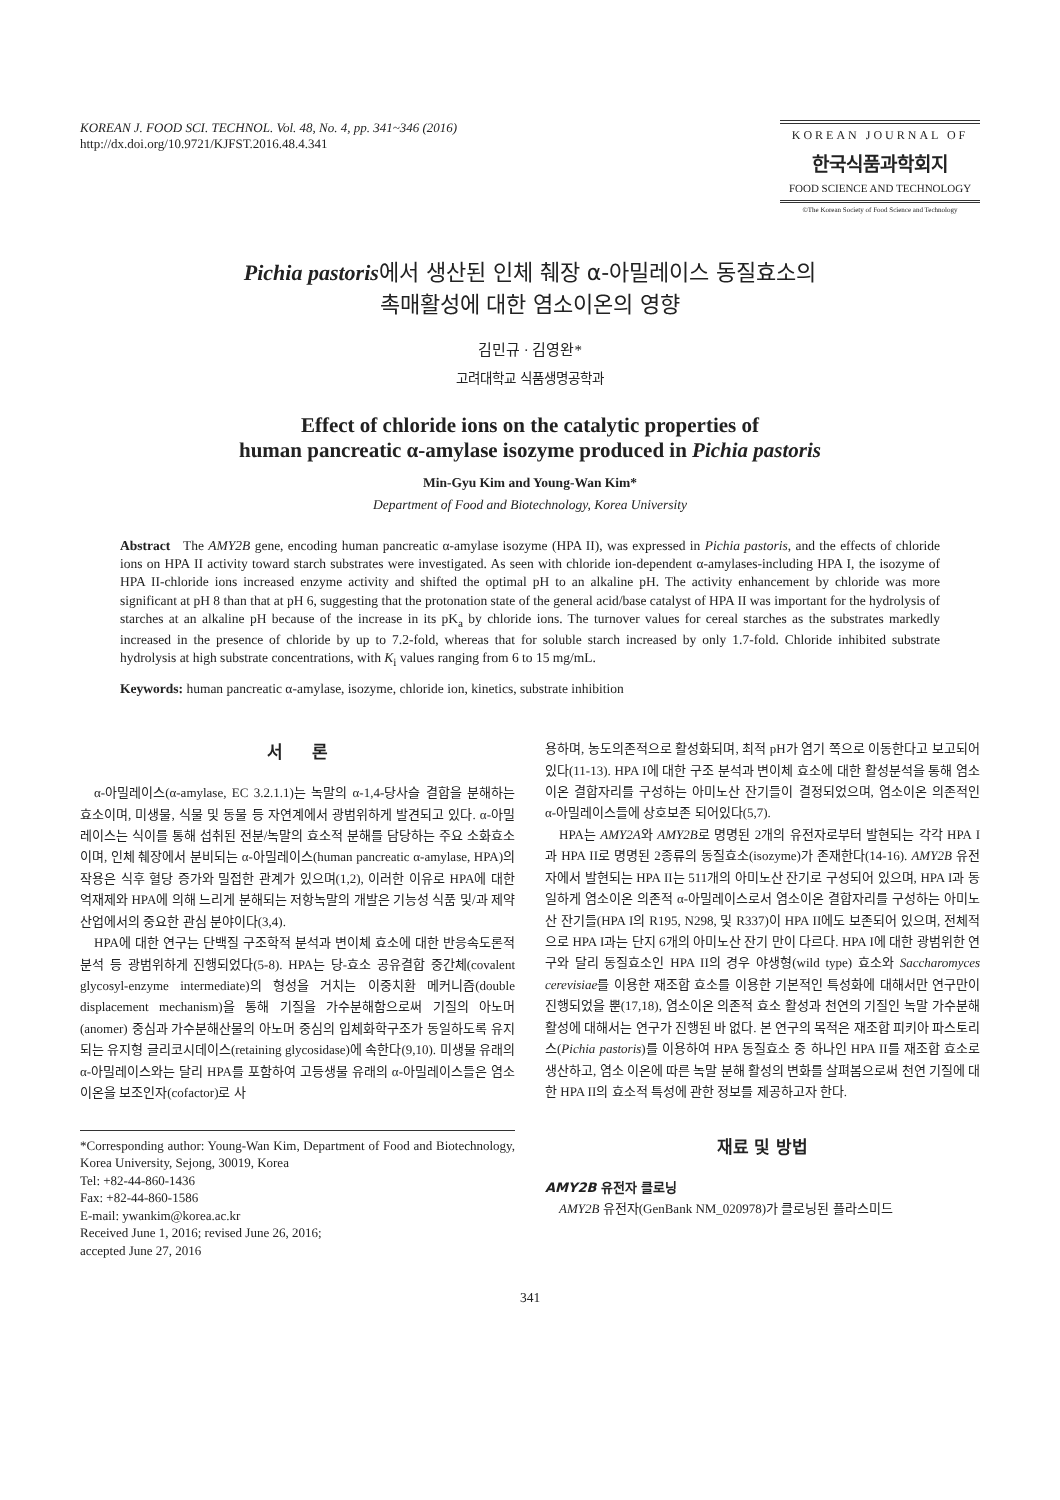KOREAN J. FOOD SCI. TECHNOL. Vol. 48, No. 4, pp. 341~346 (2016)
http://dx.doi.org/10.9721/KJFST.2016.48.4.341
KOREAN JOURNAL OF
한국식품과학회지
FOOD SCIENCE AND TECHNOLOGY
©The Korean Society of Food Science and Technology
Pichia pastoris에서 생산된 인체 췌장 α-아밀레이스 동질효소의
촉매활성에 대한 염소이온의 영향
김민규 · 김영완*
고려대학교 식품생명공학과
Effect of chloride ions on the catalytic properties of
human pancreatic α-amylase isozyme produced in Pichia pastoris
Min-Gyu Kim and Young-Wan Kim*
Department of Food and Biotechnology, Korea University
Abstract The AMY2B gene, encoding human pancreatic α-amylase isozyme (HPA II), was expressed in Pichia pastoris, and the effects of chloride ions on HPA II activity toward starch substrates were investigated. As seen with chloride ion-dependent α-amylases-including HPA I, the isozyme of HPA II-chloride ions increased enzyme activity and shifted the optimal pH to an alkaline pH. The activity enhancement by chloride was more significant at pH 8 than that at pH 6, suggesting that the protonation state of the general acid/base catalyst of HPA II was important for the hydrolysis of starches at an alkaline pH because of the increase in its pK<sub>a</sub> by chloride ions. The turnover values for cereal starches as the substrates markedly increased in the presence of chloride by up to 7.2-fold, whereas that for soluble starch increased by only 1.7-fold. Chloride inhibited substrate hydrolysis at high substrate concentrations, with K<sub>i</sub> values ranging from 6 to 15 mg/mL.
Keywords: human pancreatic α-amylase, isozyme, chloride ion, kinetics, substrate inhibition
서 론
α-아밀레이스(α-amylase, EC 3.2.1.1)는 녹말의 α-1,4-당사슬 결합을 분해하는 효소이며, 미생물, 식물 및 동물 등 자연계에서 광범위하게 발견되고 있다. α-아밀레이스는 식이를 통해 섭취된 전분/녹말의 효소적 분해를 담당하는 주요 소화효소이며, 인체 췌장에서 분비되는 α-아밀레이스(human pancreatic α-amylase, HPA)의 작용은 식후 혈당 증가와 밀접한 관계가 있으며(1,2), 이러한 이유로 HPA에 대한 억재제와 HPA에 의해 느리게 분해되는 저항녹말의 개발은 기능성 식품 및/과 제약 산업에서의 중요한 관심 분야이다(3,4).
HPA에 대한 연구는 단백질 구조학적 분석과 변이체 효소에 대한 반응속도론적 분석 등 광범위하게 진행되었다(5-8). HPA는 당-효소 공유결합 중간체(covalent glycosyl-enzyme intermediate)의 형성을 거치는 이중치환 메커니즘(double displacement mechanism)을 통해 기질을 가수분해함으로써 기질의 아노머(anomer) 중심과 가수분해산물의 아노머 중심의 입체화학구조가 동일하도록 유지되는 유지형 글리코시데이스(retaining glycosidase)에 속한다(9,10). 미생물 유래의 α-아밀레이스와는 달리 HPA를 포함하여 고등생물 유래의 α-아밀레이스들은 염소이온을 보조인자(cofactor)로 사
*Corresponding author: Young-Wan Kim, Department of Food and Biotechnology, Korea University, Sejong, 30019, Korea
Tel: +82-44-860-1436
Fax: +82-44-860-1586
E-mail: ywankim@korea.ac.kr
Received June 1, 2016; revised June 26, 2016;
accepted June 27, 2016
용하며, 농도의존적으로 활성화되며, 최적 pH가 염기 쪽으로 이동한다고 보고되어 있다(11-13). HPA I에 대한 구조 분석과 변이체 효소에 대한 활성분석을 통해 염소이온 결합자리를 구성하는 아미노산 잔기들이 결정되었으며, 염소이온 의존적인 α-아밀레이스들에 상호보존 되어있다(5,7).
HPA는 AMY2A와 AMY2B로 명명된 2개의 유전자로부터 발현되는 각각 HPA I과 HPA II로 명명된 2종류의 동질효소(isozyme)가 존재한다(14-16). AMY2B 유전자에서 발현되는 HPA II는 511개의 아미노산 잔기로 구성되어 있으며, HPA I과 동일하게 염소이온 의존적 α-아밀레이스로서 염소이온 결합자리를 구성하는 아미노산 잔기들(HPA I의 R195, N298, 및 R337)이 HPA II에도 보존되어 있으며, 전체적으로 HPA I과는 단지 6개의 아미노산 잔기 만이 다르다. HPA I에 대한 광범위한 연구와 달리 동질효소인 HPA II의 경우 야생형(wild type) 효소와 Saccharomyces cerevisiae를 이용한 재조합 효소를 이용한 기본적인 특성화에 대해서만 연구만이 진행되었을 뿐(17,18), 염소이온 의존적 효소 활성과 천연의 기질인 녹말 가수분해 활성에 대해서는 연구가 진행된 바 없다. 본 연구의 목적은 재조합 피키아 파스토리스(Pichia pastoris)를 이용하여 HPA 동질효소 중 하나인 HPA II를 재조합 효소로 생산하고, 염소 이온에 따른 녹말 분해 활성의 변화를 살펴봄으로써 천연 기질에 대한 HPA II의 효소적 특성에 관한 정보를 제공하고자 한다.
재료 및 방법
AMY2B 유전자 클로닝
AMY2B 유전자(GenBank NM_020978)가 클로닝된 플라스미드
341